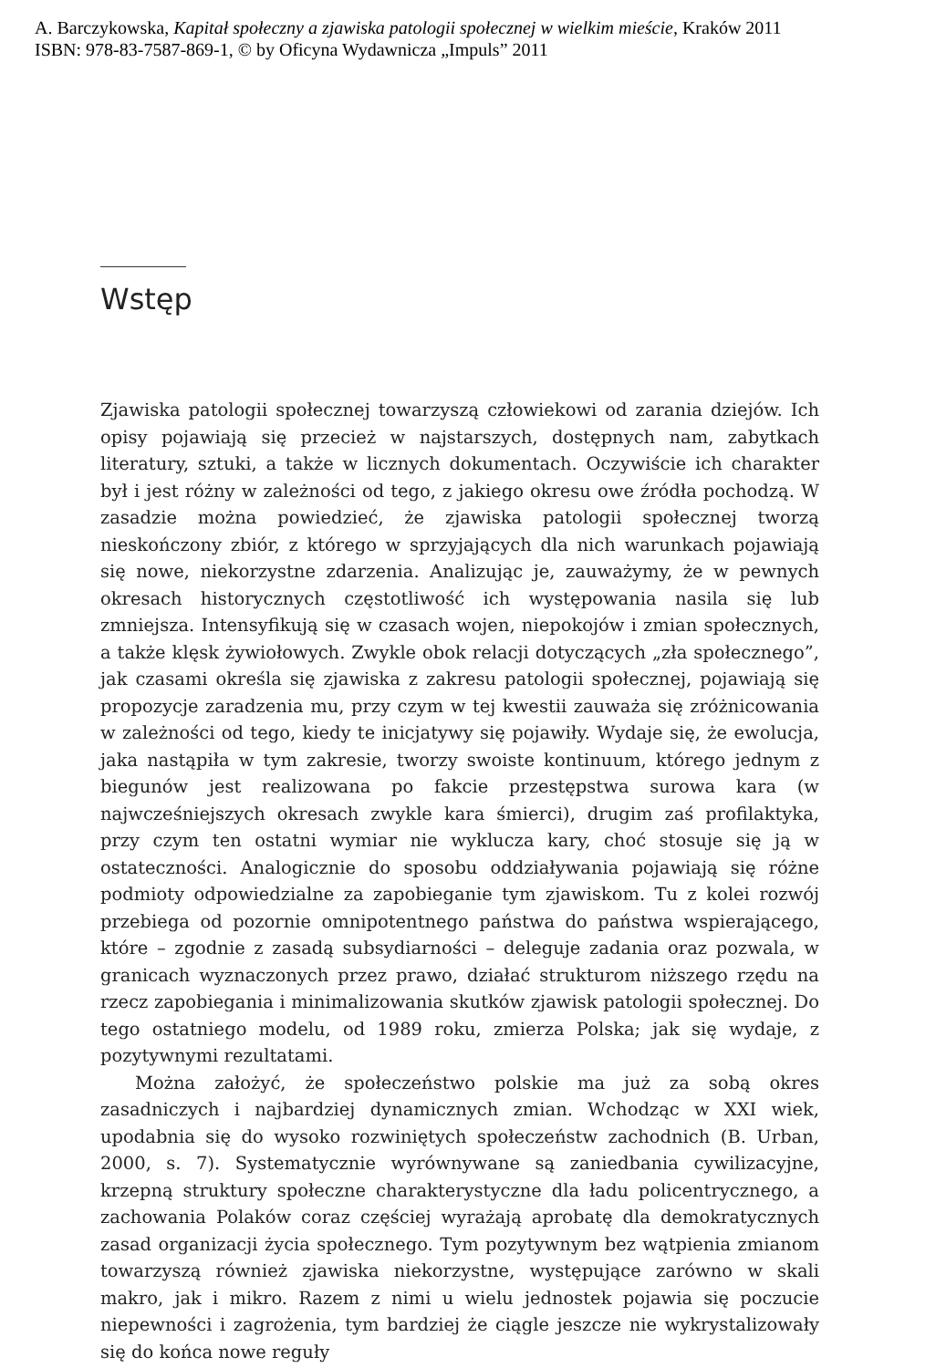A. Barczykowska, Kapitał społeczny a zjawiska patologii społecznej w wielkim mieście, Kraków 2011
ISBN: 978-83-7587-869-1, © by Oficyna Wydawnicza „Impuls” 2011
Wstęp
Zjawiska patologii społecznej towarzyszą człowiekowi od zarania dziejów. Ich opisy pojawiają się przecież w najstarszych, dostępnych nam, zabytkach literatury, sztuki, a także w licznych dokumentach. Oczywiście ich charakter był i jest różny w zależności od tego, z jakiego okresu owe źródła pochodzą. W zasadzie można powiedzieć, że zjawiska patologii społecznej tworzą nieskończony zbiór, z którego w sprzyjających dla nich warunkach pojawiają się nowe, niekorzystne zdarzenia. Analizując je, zauważymy, że w pewnych okresach historycznych częstotliwość ich występowania nasila się lub zmniejsza. Intensyfikują się w czasach wojen, niepokojów i zmian społecznych, a także klęsk żywiołowych. Zwykle obok relacji dotyczących „zła społecznego”, jak czasami określa się zjawiska z zakresu patologii społecznej, pojawiają się propozycje zaradzenia mu, przy czym w tej kwestii zauważa się zróżnicowania w zależności od tego, kiedy te inicjatywy się pojawiły. Wydaje się, że ewolucja, jaka nastąpiła w tym zakresie, tworzy swoiste kontinuum, którego jednym z biegunów jest realizowana po fakcie przestępstwa surowa kara (w najwcześniejszych okresach zwykle kara śmierci), drugim zaś profilaktyka, przy czym ten ostatni wymiar nie wyklucza kary, choć stosuje się ją w ostateczności. Analogicznie do sposobu oddziaływania pojawiają się różne podmioty odpowiedzialne za zapobieganie tym zjawiskom. Tu z kolei rozwój przebiega od pozornie omnipotentnego państwa do państwa wspierającego, które – zgodnie z zasadą subsydiarności – deleguje zadania oraz pozwala, w granicach wyznaczonych przez prawo, działać strukturom niższego rzędu na rzecz zapobiegania i minimalizowania skutków zjawisk patologii społecznej. Do tego ostatniego modelu, od 1989 roku, zmierza Polska; jak się wydaje, z pozytywnymi rezultatami.
Można założyć, że społeczeństwo polskie ma już za sobą okres zasadniczych i najbardziej dynamicznych zmian. Wchodząc w XXI wiek, upodabnia się do wysoko rozwiniętych społeczeństw zachodnich (B. Urban, 2000, s. 7). Systematycznie wyrównywane są zaniedbania cywilizacyjne, krzepną struktury społeczne charakterystyczne dla ładu policentrycznego, a zachowania Polaków coraz częściej wyrażają aprobatę dla demokratycznych zasad organizacji życia społecznego. Tym pozytywnym bez wątpienia zmianom towarzyszą również zjawiska niekorzystne, występujące zarówno w skali makro, jak i mikro. Razem z nimi u wielu jednostek pojawia się poczucie niepewności i zagrożenia, tym bardziej że ciągle jeszcze nie wykrystalizowały się do końca nowe reguły